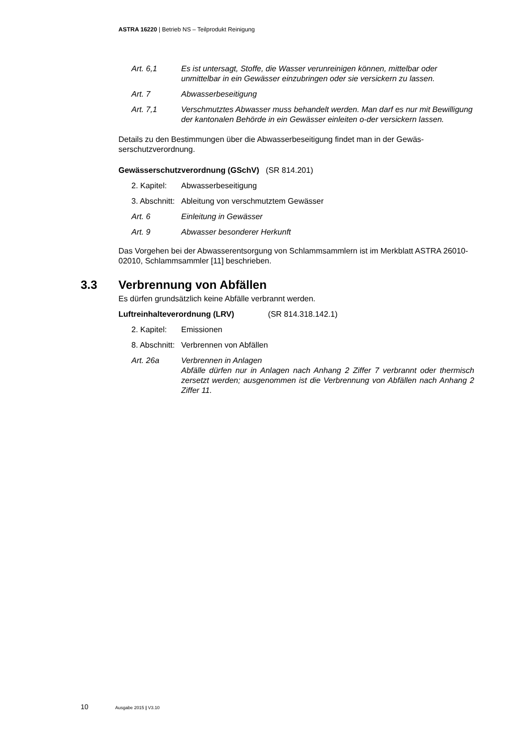ASTRA 16220 | Betrieb NS – Teilprodukt Reinigung
Art. 6,1 Es ist untersagt, Stoffe, die Wasser verunreinigen können, mittelbar oder unmittelbar in ein Gewässer einzubringen oder sie versickern zu lassen.
Art. 7 Abwasserbeseitigung
Art. 7,1 Verschmutztes Abwasser muss behandelt werden. Man darf es nur mit Bewilligung der kantonalen Behörde in ein Gewässer einleiten o-der versickern lassen.
Details zu den Bestimmungen über die Abwasserbeseitigung findet man in der Gewäs-serschutzverordnung.
Gewässerschutzverordnung (GSchV) (SR 814.201)
2. Kapitel: Abwasserbeseitigung
3. Abschnitt: Ableitung von verschmutztem Gewässer
Art. 6 Einleitung in Gewässer
Art. 9 Abwasser besonderer Herkunft
Das Vorgehen bei der Abwasserentsorgung von Schlammsammlern ist im Merkblatt ASTRA 26010-02010, Schlammsammler [11] beschrieben.
3.3 Verbrennung von Abfällen
Es dürfen grundsätzlich keine Abfälle verbrannt werden.
Luftreinhalteverordnung (LRV) (SR 814.318.142.1)
2. Kapitel: Emissionen
8. Abschnitt: Verbrennen von Abfällen
Art. 26a Verbrennen in Anlagen
Abfälle dürfen nur in Anlagen nach Anhang 2 Ziffer 7 verbrannt oder thermisch zersetzt werden; ausgenommen ist die Verbrennung von Abfällen nach Anhang 2 Ziffer 11.
10 Ausgabe 2015 | V3.10